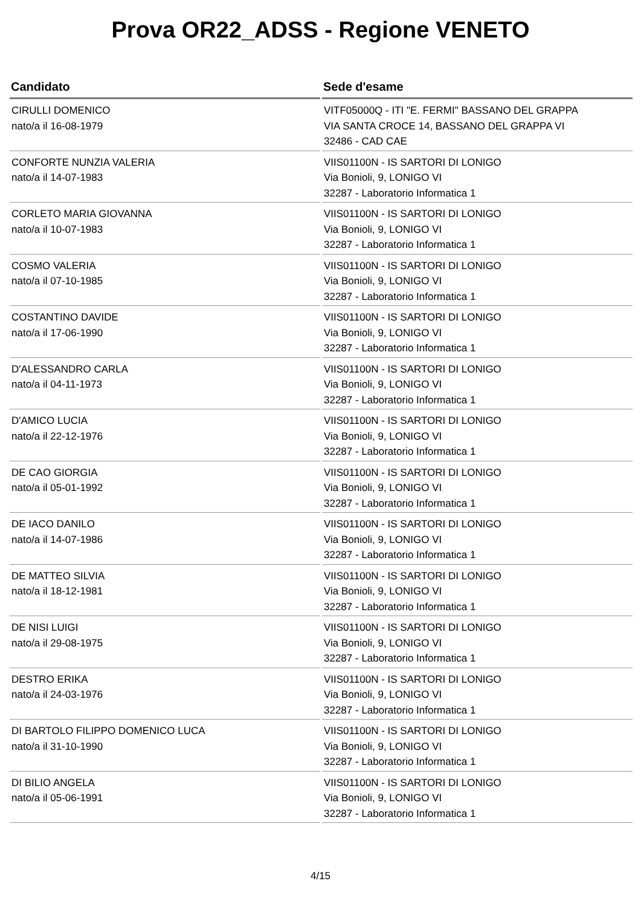Prova OR22_ADSS - Regione VENETO
| Candidato | Sede d'esame |
| --- | --- |
| CIRULLI DOMENICO nato/a il 16-08-1979 | VITF05000Q - ITI "E. FERMI" BASSANO DEL GRAPPA VIA SANTA CROCE 14, BASSANO DEL GRAPPA VI 32486 - CAD CAE |
| CONFORTE NUNZIA VALERIA nato/a il 14-07-1983 | VIIS01100N - IS SARTORI DI LONIGO Via Bonioli, 9, LONIGO VI 32287 - Laboratorio Informatica 1 |
| CORLETO MARIA GIOVANNA nato/a il 10-07-1983 | VIIS01100N - IS SARTORI DI LONIGO Via Bonioli, 9, LONIGO VI 32287 - Laboratorio Informatica 1 |
| COSMO VALERIA nato/a il 07-10-1985 | VIIS01100N - IS SARTORI DI LONIGO Via Bonioli, 9, LONIGO VI 32287 - Laboratorio Informatica 1 |
| COSTANTINO DAVIDE nato/a il 17-06-1990 | VIIS01100N - IS SARTORI DI LONIGO Via Bonioli, 9, LONIGO VI 32287 - Laboratorio Informatica 1 |
| D'ALESSANDRO CARLA nato/a il 04-11-1973 | VIIS01100N - IS SARTORI DI LONIGO Via Bonioli, 9, LONIGO VI 32287 - Laboratorio Informatica 1 |
| D'AMICO LUCIA nato/a il 22-12-1976 | VIIS01100N - IS SARTORI DI LONIGO Via Bonioli, 9, LONIGO VI 32287 - Laboratorio Informatica 1 |
| DE CAO GIORGIA nato/a il 05-01-1992 | VIIS01100N - IS SARTORI DI LONIGO Via Bonioli, 9, LONIGO VI 32287 - Laboratorio Informatica 1 |
| DE IACO DANILO nato/a il 14-07-1986 | VIIS01100N - IS SARTORI DI LONIGO Via Bonioli, 9, LONIGO VI 32287 - Laboratorio Informatica 1 |
| DE MATTEO SILVIA nato/a il 18-12-1981 | VIIS01100N - IS SARTORI DI LONIGO Via Bonioli, 9, LONIGO VI 32287 - Laboratorio Informatica 1 |
| DE NISI LUIGI nato/a il 29-08-1975 | VIIS01100N - IS SARTORI DI LONIGO Via Bonioli, 9, LONIGO VI 32287 - Laboratorio Informatica 1 |
| DESTRO ERIKA nato/a il 24-03-1976 | VIIS01100N - IS SARTORI DI LONIGO Via Bonioli, 9, LONIGO VI 32287 - Laboratorio Informatica 1 |
| DI BARTOLO FILIPPO DOMENICO LUCA nato/a il 31-10-1990 | VIIS01100N - IS SARTORI DI LONIGO Via Bonioli, 9, LONIGO VI 32287 - Laboratorio Informatica 1 |
| DI BILIO ANGELA nato/a il 05-06-1991 | VIIS01100N - IS SARTORI DI LONIGO Via Bonioli, 9, LONIGO VI 32287 - Laboratorio Informatica 1 |
4/15